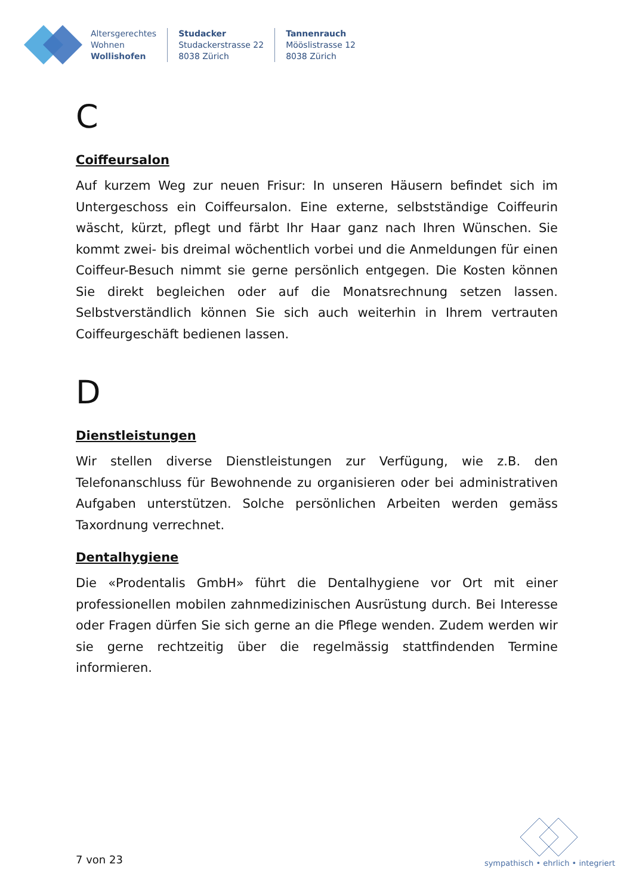Altersgerechtes
Wohnen
Wollishofen
Studacker
Studackerstrasse 22
8038 Zürich
Tannenrauch
Mööslistrasse 12
8038 Zürich
C
Coiffeursalon
Auf kurzem Weg zur neuen Frisur: In unseren Häusern befindet sich im Untergeschoss ein Coiffeursalon. Eine externe, selbstständige Coiffeurin wäscht, kürzt, pflegt und färbt Ihr Haar ganz nach Ihren Wünschen. Sie kommt zwei- bis dreimal wöchentlich vorbei und die Anmeldungen für einen Coiffeur-Besuch nimmt sie gerne persönlich entgegen. Die Kosten können Sie direkt begleichen oder auf die Monatsrechnung setzen lassen. Selbstverständlich können Sie sich auch weiterhin in Ihrem vertrauten Coiffeurgeschäft bedienen lassen.
D
Dienstleistungen
Wir stellen diverse Dienstleistungen zur Verfügung, wie z.B. den Telefonanschluss für Bewohnende zu organisieren oder bei administrativen Aufgaben unterstützen. Solche persönlichen Arbeiten werden gemäss Taxordnung verrechnet.
Dentalhygiene
Die «Prodentalis GmbH» führt die Dentalhygiene vor Ort mit einer professionellen mobilen zahnmedizinischen Ausrüstung durch. Bei Interesse oder Fragen dürfen Sie sich gerne an die Pflege wenden. Zudem werden wir sie gerne rechtzeitig über die regelmässig stattfindenden Termine informieren.
7 von 23
sympathisch • ehrlich • integriert